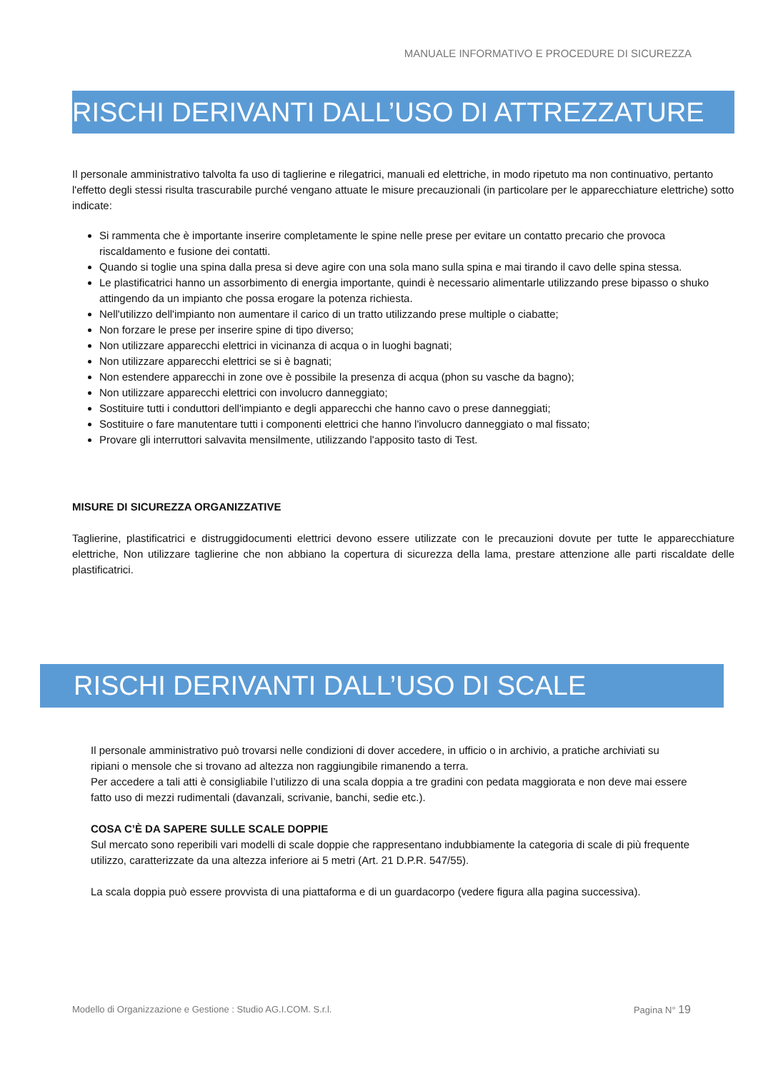MANUALE INFORMATIVO E PROCEDURE DI SICUREZZA
RISCHI DERIVANTI DALL’USO DI ATTREZZATURE
Il personale amministrativo talvolta fa uso di taglierine e rilegatrici, manuali ed elettriche, in modo ripetuto ma non continuativo, pertanto l'effetto degli stessi risulta trascurabile purché vengano attuate le misure precauzionali (in particolare per le apparecchiature elettriche) sotto indicate:
Si rammenta che è importante inserire completamente le spine nelle prese per evitare un contatto precario che provoca riscaldamento e fusione dei contatti.
Quando si toglie una spina dalla presa si deve agire con una sola mano sulla spina e mai tirando il cavo delle spina stessa.
Le plastificatrici hanno un assorbimento di energia importante, quindi è necessario alimentarle utilizzando prese bipasso o shuko attingendo da un impianto che possa erogare la potenza richiesta.
Nell'utilizzo dell'impianto non aumentare il carico di un tratto utilizzando prese multiple o ciabatte;
Non forzare le prese per inserire spine di tipo diverso;
Non utilizzare apparecchi elettrici in vicinanza di acqua o in luoghi bagnati;
Non utilizzare apparecchi elettrici se si è bagnati;
Non estendere apparecchi in zone ove è possibile la presenza di acqua (phon su vasche da bagno);
Non utilizzare apparecchi elettrici con involucro danneggiato;
Sostituire tutti i conduttori dell'impianto e degli apparecchi che hanno cavo o prese danneggiati;
Sostituire o fare manutentare tutti i componenti elettrici che hanno l'involucro danneggiato o mal fissato;
Provare gli interruttori salvavita mensilmente, utilizzando l'apposito tasto di Test.
MISURE DI SICUREZZA ORGANIZZATIVE
Taglierine, plastificatrici e distruggidocumenti elettrici devono essere utilizzate con le precauzioni dovute per tutte le apparecchiature elettriche, Non utilizzare taglierine che non abbiano la copertura di sicurezza della lama, prestare attenzione alle parti riscaldate delle plastificatrici.
RISCHI DERIVANTI DALL’USO DI SCALE
Il personale amministrativo può trovarsi nelle condizioni di dover accedere, in ufficio o in archivio, a pratiche archiviati su ripiani o mensole che si trovano ad altezza non raggiungibile rimanendo a terra.
Per accedere a tali atti è consigliabile l’utilizzo di una scala doppia a tre gradini con pedata maggiorata e non deve mai essere fatto uso di mezzi rudimentali (davanzali, scrivanie, banchi, sedie etc.).
COSA C’È DA SAPERE SULLE SCALE DOPPIE
Sul mercato sono reperibili vari modelli di scale doppie che rappresentano indubbiamente la categoria di scale di più frequente utilizzo, caratterizzate da una altezza inferiore ai 5 metri (Art. 21 D.P.R. 547/55).
La scala doppia può essere provvista di una piattaforma e di un guardacorpo (vedere figura alla pagina successiva).
Modello di Organizzazione e Gestione : Studio AG.I.COM. S.r.l. Pagina N° 19